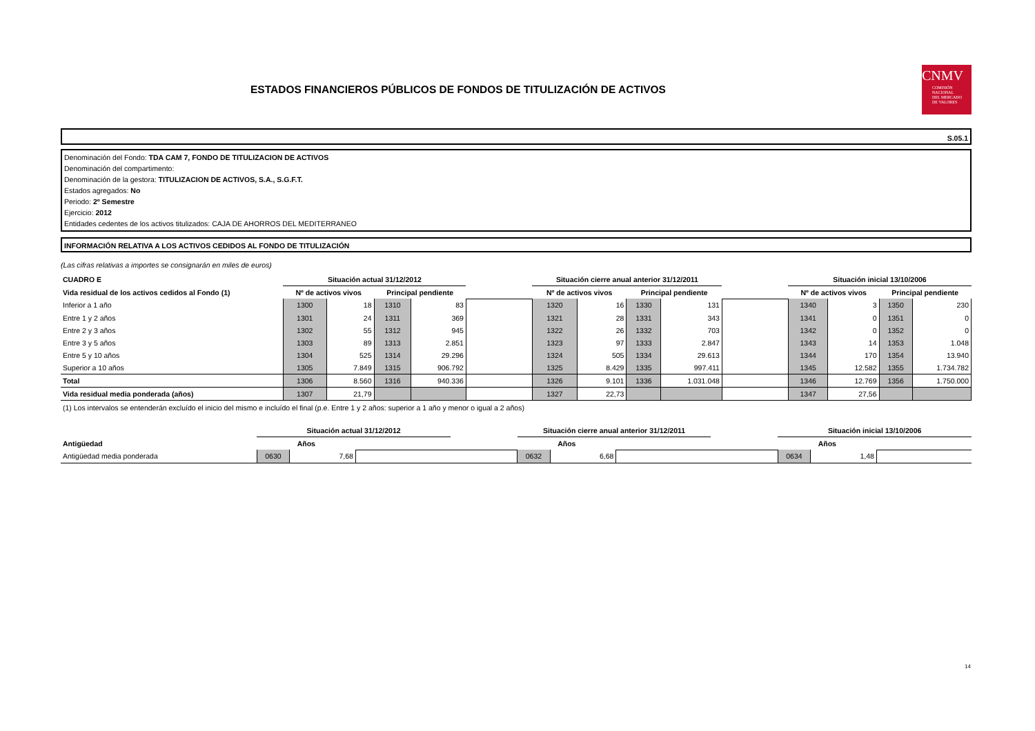ESTADOS FINANCIEROS PÚBLICOS DE FONDOS DE TITULIZACIÓN DE ACTIVOS
CNMV
COMISIÓN
NACIONAL
DEL MERCADO
DE VALORES
S.05.1
Denominación del Fondo: TDA CAM 7, FONDO DE TITULIZACION DE ACTIVOS
Denominación del compartimento:
Denominación de la gestora: TITULIZACION DE ACTIVOS, S.A., S.G.F.T.
Estados agregados: No
Periodo: 2º Semestre
Ejercicio: 2012
Entidades cedentes de los activos titulizados: CAJA DE AHORROS DEL MEDITERRANEO
INFORMACIÓN RELATIVA A LOS ACTIVOS CEDIDOS AL FONDO DE TITULIZACIÓN
(Las cifras relativas a importes se consignarán en miles de euros)
| CUADRO E | Situación actual 31/12/2012 | | | | | Situación cierre anual anterior 31/12/2011 | | | | | Situación inicial 13/10/2006 | | | |
| Vida residual de los activos cedidos al Fondo (1) | Nº de activos vivos | | Principal pendiente | | | Nº de activos vivos | | Principal pendiente | | | Nº de activos vivos | | Principal pendiente | |
| Inferior a 1 año | 1300 | 18 | 1310 | 83 | | 1320 | 16 | 1330 | 131 | | 1340 | 3 | 1350 | 230 |
| Entre 1 y 2 años | 1301 | 24 | 1311 | 369 | | 1321 | 28 | 1331 | 343 | | 1341 | 0 | 1351 | 0 |
| Entre 2 y 3 años | 1302 | 55 | 1312 | 945 | | 1322 | 26 | 1332 | 703 | | 1342 | 0 | 1352 | 0 |
| Entre 3 y 5 años | 1303 | 89 | 1313 | 2.851 | | 1323 | 97 | 1333 | 2.847 | | 1343 | 14 | 1353 | 1.048 |
| Entre 5 y 10 años | 1304 | 525 | 1314 | 29.296 | | 1324 | 505 | 1334 | 29.613 | | 1344 | 170 | 1354 | 13.940 |
| Superior a 10 años | 1305 | 7.849 | 1315 | 906.792 | | 1325 | 8.429 | 1335 | 997.411 | | 1345 | 12.582 | 1355 | 1.734.782 |
| Total | 1306 | 8.560 | 1316 | 940.336 | | 1326 | 9.101 | 1336 | 1.031.048 | | 1346 | 12.769 | 1356 | 1.750.000 |
| Vida residual media ponderada (años) | 1307 | 21,79 | | | | 1327 | 22,73 | | | | 1347 | 27,56 | | |
(1) Los intervalos se entenderán excluído el inicio del mismo e incluído el final (p.e. Entre 1 y 2 años: superior a 1 año y menor o igual a 2 años)
| | Situación actual 31/12/2012 | | | | Situación cierre anual anterior 31/12/2011 | | | | Situación inicial 13/10/2006 | | |
| Antigüedad | Años | | | | Años | | | | Años | | |
| Antigüedad media ponderada | 0630 | 7,68 | | | 0632 | 6,68 | | | 0634 | 1,48 | |
14